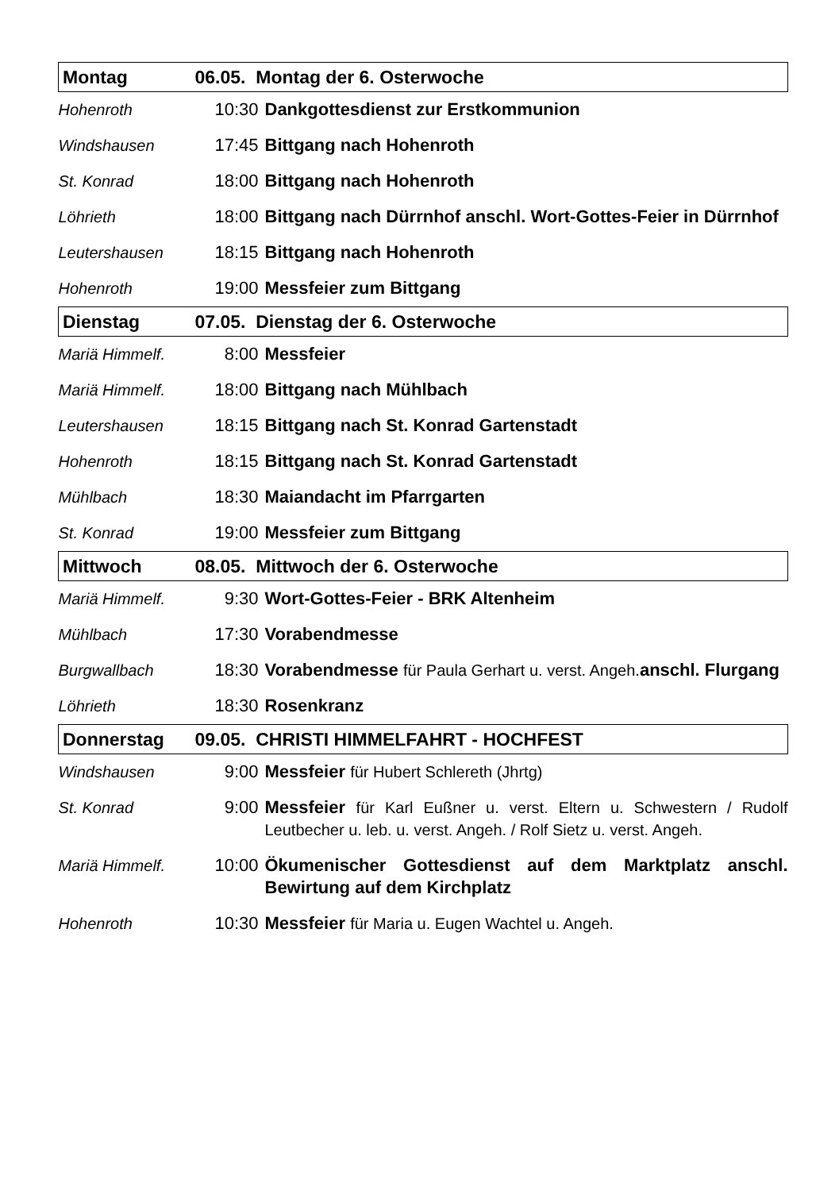| Montag | 06.05. Montag der 6. Osterwoche | |
| Hohenroth | 10:30 | Dankgottesdienst zur Erstkommunion |
| Windshausen | 17:45 | Bittgang nach Hohenroth |
| St. Konrad | 18:00 | Bittgang nach Hohenroth |
| Löhrieth | 18:00 | Bittgang nach Dürrnhof anschl. Wort-Gottes-Feier in Dürrnhof |
| Leutershausen | 18:15 | Bittgang nach Hohenroth |
| Hohenroth | 19:00 | Messfeier zum Bittgang |
| Dienstag | 07.05. Dienstag der 6. Osterwoche | |
| Mariä Himmelf. | 8:00 | Messfeier |
| Mariä Himmelf. | 18:00 | Bittgang nach Mühlbach |
| Leutershausen | 18:15 | Bittgang nach St. Konrad Gartenstadt |
| Hohenroth | 18:15 | Bittgang nach St. Konrad Gartenstadt |
| Mühlbach | 18:30 | Maiandacht im Pfarrgarten |
| St. Konrad | 19:00 | Messfeier zum Bittgang |
| Mittwoch | 08.05. Mittwoch der 6. Osterwoche | |
| Mariä Himmelf. | 9:30 | Wort-Gottes-Feier - BRK Altenheim |
| Mühlbach | 17:30 | Vorabendmesse |
| Burgwallbach | 18:30 | Vorabendmesse für Paula Gerhart u. verst. Angeh. anschl. Flurgang |
| Löhrieth | 18:30 | Rosenkranz |
| Donnerstag | 09.05. CHRISTI HIMMELFAHRT - HOCHFEST | |
| Windshausen | 9:00 | Messfeier für Hubert Schlereth (Jhrtg) |
| St. Konrad | 9:00 | Messfeier für Karl Eußner u. verst. Eltern u. Schwestern / Rudolf Leutbecher u. leb. u. verst. Angeh. / Rolf Sietz u. verst. Angeh. |
| Mariä Himmelf. | 10:00 | Ökumenischer Gottesdienst auf dem Marktplatz anschl. Bewirtung auf dem Kirchplatz |
| Hohenroth | 10:30 | Messfeier für Maria u. Eugen Wachtel u. Angeh. |